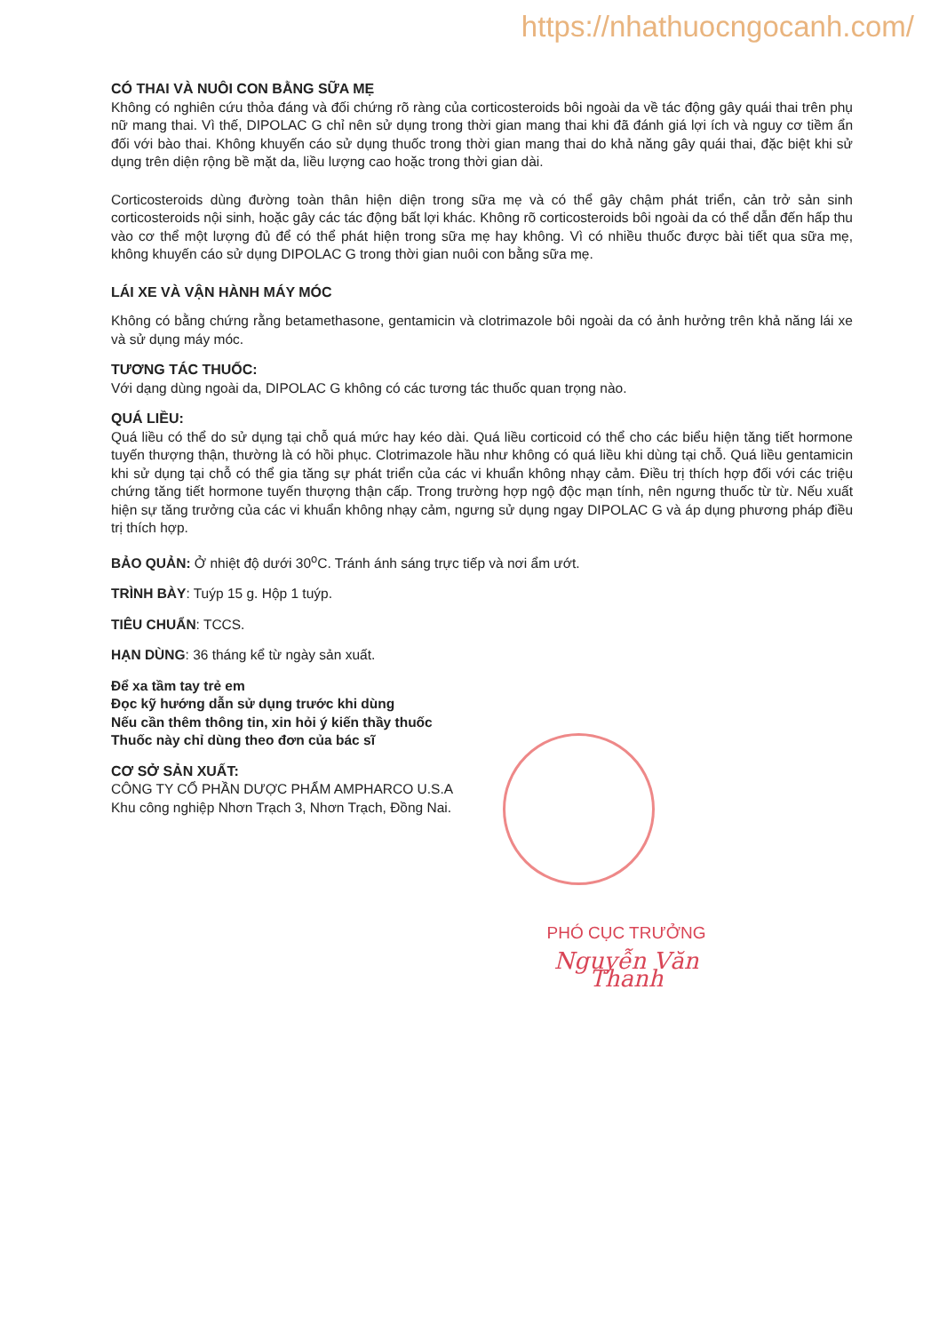https://nhathuocngocanh.com/
CÓ THAI VÀ NUÔI CON BẰNG SỮA MẸ
Không có nghiên cứu thỏa đáng và đối chứng rõ ràng của corticosteroids bôi ngoài da về tác động gây quái thai trên phụ nữ mang thai. Vì thế, DIPOLAC G chỉ nên sử dụng trong thời gian mang thai khi đã đánh giá lợi ích và nguy cơ tiềm ẩn đối với bào thai. Không khuyến cáo sử dụng thuốc trong thời gian mang thai do khả năng gây quái thai, đặc biệt khi sử dụng trên diện rộng bề mặt da, liều lượng cao hoặc trong thời gian dài.
Corticosteroids dùng đường toàn thân hiện diện trong sữa mẹ và có thể gây chậm phát triển, cản trở sản sinh corticosteroids nội sinh, hoặc gây các tác động bất lợi khác. Không rõ corticosteroids bôi ngoài da có thể dẫn đến hấp thu vào cơ thể một lượng đủ để có thể phát hiện trong sữa mẹ hay không. Vì có nhiều thuốc được bài tiết qua sữa mẹ, không khuyến cáo sử dụng DIPOLAC G trong thời gian nuôi con bằng sữa mẹ.
LÁI XE VÀ VẬN HÀNH MÁY MÓC
Không có bằng chứng rằng betamethasone, gentamicin và clotrimazole bôi ngoài da có ảnh hưởng trên khả năng lái xe và sử dụng máy móc.
TƯƠNG TÁC THUỐC:
Với dạng dùng ngoài da, DIPOLAC G không có các tương tác thuốc quan trọng nào.
QUÁ LIỀU:
Quá liều có thể do sử dụng tại chỗ quá mức hay kéo dài. Quá liều corticoid có thể cho các biểu hiện tăng tiết hormone tuyến thượng thận, thường là có hồi phục. Clotrimazole hầu như không có quá liều khi dùng tại chỗ. Quá liều gentamicin khi sử dụng tại chỗ có thể gia tăng sự phát triển của các vi khuẩn không nhạy cảm. Điều trị thích hợp đối với các triệu chứng tăng tiết hormone tuyến thượng thận cấp. Trong trường hợp ngộ độc mạn tính, nên ngưng thuốc từ từ. Nếu xuất hiện sự tăng trưởng của các vi khuẩn không nhạy cảm, ngưng sử dụng ngay DIPOLAC G và áp dụng phương pháp điều trị thích hợp.
BẢO QUẢN: Ở nhiệt độ dưới 30<sup>o</sup>C. Tránh ánh sáng trực tiếp và nơi ẩm ướt.
TRÌNH BÀY: Tuýp 15 g. Hộp 1 tuýp.
TIÊU CHUẨN: TCCS.
HẠN DÙNG: 36 tháng kể từ ngày sản xuất.
Để xa tầm tay trẻ em
Đọc kỹ hướng dẫn sử dụng trước khi dùng
Nếu cần thêm thông tin, xin hỏi ý kiến thầy thuốc
Thuốc này chỉ dùng theo đơn của bác sĩ
CƠ SỞ SẢN XUẤT:
CÔNG TY CỔ PHẦN DƯỢC PHẨM AMPHARCO U.S.A
Khu công nghiệp Nhơn Trạch 3, Nhơn Trạch, Đồng Nai.
PHÓ CỤC TRƯỞNG
Nguyễn Văn Thanh